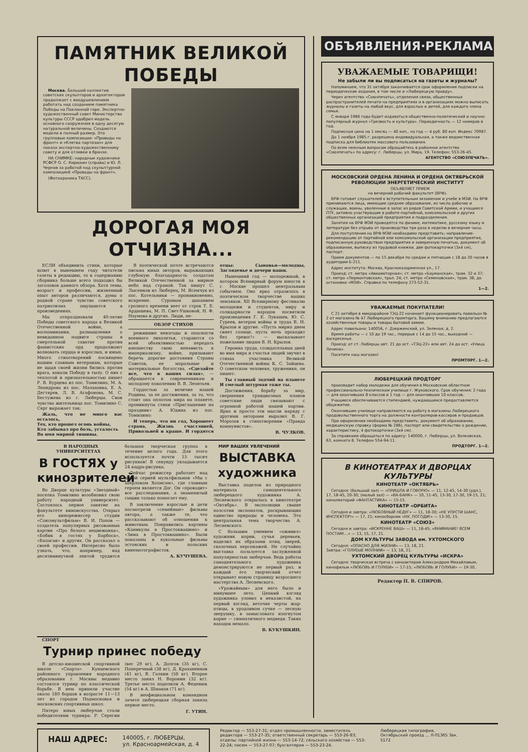ПАМЯТНИК ВЕЛИКОЙ ПОБЕДЫ
Москва. Большой коллектив советских скульпторов и архитекторов продолжает с воодушевлением работать над созданием памятника Победы на Поклонной горе. Экспертно-художественный совет Министерства культуры СССР одобрил модель основного сооружения в одну десятую натуральной величины. Создаются модели в полный размер. Это групповые композиции: «Проводы на фронт» и «Клятва партизан» для показа экспертно-художественному совету и для отливки в бронзе.
НА СНИМКЕ: народные художники РСФСР О. С. Кирюхин (справа) и Ю. Л. Чернов за работой над скульптурной композицией «Проводы на фронт».
(Фотохроника ТАСС).
ДОРОГАЯ МОЯ ОТЧИЗНА...
ЕСЛИ объединить стихи, которые шлют в нынешнем году читатели газеты в редакцию, то к содержанию сборника больше всего подходил бы заголовок данного обзора. Хотя темы, возраст и профессии, жизненный опыт авторов различаются, думы о родной стране чувство советского патриотизма ощущаются в произведениях.
Мы отпраздновали 40-летие Победы советского народа в Великой Отечественной войне, а воспоминания, размышления о невиданном подвиге страны в смертельной схватке против фашистских орд продолжают волновать сердца и взрослых, и юных. Много стихотворений посвящено нашим славным ветеранам, которые не щадя своей жизни бились против врага, ковали Победу в тылу. О них с теплотой и признательностью пишет Р. В. Бурцева из пос. Томилино, М. А. Леандрова из пос. Малаховка, Е. А. Дегтярев, Л. В. Агафонова, М. С. Бестужева из г. Люберцы. Свои чувства жительница пос. Томилино С. Сярг выражает так:
Жаль, что не много вас осталось,
Тех, кто прошел огонь войны,
Кто забывал про боль, усталость
Во имя мирной тишины.
В поэтической почте встречаются письма юных авторов, выражающих глубокую благодарность солдатам Великой Отечественной за мирное небо над страной. Так пишут С. Лысенков из Люберец, М. Ясемчук из пос. Котельники — проникновенно, искренне. Суровым дыханием грозного времени веет от строк Т. Е. Ардышева, М. П. Свет-Ушковой, Н. Ф. Наумова и других. Люди, пе-
ОБЗОР СТИХОВ
режившие невзгоды и опасности военного лихолетья, стараются со всей объективностью передать юношеству свою ненависть к империализму, войне, призывают беречь дорогие достояния Страны Советов, ее моральные и материальные богатства. «Сделайте все, что в ваших силах», — обращается к современникам и молодому поколению В. В. Леонтьев.
Гордостью за величие нашей Родины, за ее достижения, за то, что стоит она оплотом мира на планете, проникнуты стихи «Приглашение на праздник» А. Юдина из пос. Томилино:
И теперь, что ни год, Хорошеет страна, Жизнь счастливей, Привольней и краше. И гордятся отцы: Сыновья—молодцы, Загляденье и дочери наши.
Нынешний год — молодежный, в котором Всемирный форум юности в г. Москве прошел центральным событием. Оно ярко отразилось в поэтическом творчестве наших земляков. XII Всемирному фестивалю молодежи и студентов, миру и солидарности народов посвятили произведения Г. Е. Лукашев, Ю. С. Гуреев, ветеран войны и труда В. Н. Крылов и другие. «Пусть мирно днем сияет солнце, пусть ночь проходит без тревог!» — высказывает пожелание людям В. Н. Крылов.
Героика труда, созидательных дней во имя мира и счастья людей звучит в стихах участника Великой Отечественной войны К. С. Зайцева. О советском человеке, труженике, он пишет:
Ты главный зодчий на планете И смелый штурман тоже ты.
Достижения, борьбу за мир, свершения грандиозных планов советские люди связывают с огромной работой нашей партии. Ярко и просто эти мысли наряду с другими авторами выразил В. Г. Морозов в стихотворении «Правда коммунистов».
В. ЧУЛКОВ.
В НАРОДНЫХ УНИВЕРСИТЕТАХ
В ГОСТЯХ у кинозрителей
Во Дворце культуры «Звездный» поселка Томилино возобновил свою работу народный университет. Состоялось первое занятие на факультете киноискусства. Открыл его кинорежиссер студии «Союзмультфильм» В. И. Попов — создатель популярных рисованных картин «Про белого медвежонка», «Бобик в гостях у Барбоса», «Балаган» и других. Он рассказал о своей профессии. Интересно было узнать, что, например, над десятиминутной лентой трудится большая творческая группа в течение целого года. Для этого используется почти 15 тысяч рисунков! В секунду укладывается 24 кадра-рисунка.
Сейчас режиссер работает над новой серией мультфильмов «Мы с Шерлоком Холмсом», где главным героем является Дог. Он «проводит» все расследования, а знаменитый сыщик только помогает ему.
В заключение взрослые и дети посмотрели «семейные» фильмы автора, а также те, что рассказывают об отношении к животным. Понравились картины «Каникулы в Простоквашино» и «Зима в Простоквашино». Были показаны и кукольные фильмы эстонских и польских кинематографистов.
А. КУЧУШЕВА.
МИР ВАШИХ УВЛЕЧЕНИЙ
ВЫСТАВКА художника
Выставка поделок из природного материала самодеятельного люберецкого художника А. Лесневского открылась в кинотеатре «Октябрь». В экспозиции свыше полсотни экспонатов, раскрывающих единство природы и человека. Это центральная тема творчества А. Лесневского.
С большим умением «оживил» художник корни, сучья деревьев, наделил их образами птиц, зверей, сказочных персонажей. Не случайно выставка пользуется заслуженной популярностью люберчан. Ведь работы самодеятельного художника демонстрируются не первый раз, и каждый его творческий отчет открывает новую страницу возросшего мастерства А. Лесневского.
«Урожайным» для него было и минувшее лето. Цепкий взгляд художника уловил в неказистой, на первый взгляд, веточке черты жар-птицы, в уродливом сучке — лесную зверушку, в замысловато изогнутом корне — симпатичного медведя. Таких находок немало.
В. КУКУШКИН.
СПОРТ
Турнир принес победу
В детско-юношеской спортивной школе «Спарта» Кунцевского районного управления народного образования г. Москвы недавно состоялся турнир по классической борьбе. В нем приняли участие около 180 борцов в возрасте 11—13 лет из городов Подмосковья и московских спортивных школ.
Пятеро юных люберчан стали победителями турнира: Р. Серегин (вес 29 кг), А. Долгов (35 кг), С. Поперечный (38 кг), Д. Краханенков (41 кг), В. Галкин (58 кг). Второе место занял Н. Воронин (32 кг). Третье место поделили А. Феденюк (54 кг) и А. Шмаков (71 кг).
В неофициальном командном зачете люберецкая сборная заняла первое место.
Г. УТИН.
ОБЪЯВЛЕНИЯ·РЕКЛАМА
УВАЖАЕМЫЕ ТОВАРИЩИ!
Не забыли ли вы подписаться на газеты и журналы?
Напоминаем, что 31 октября заканчивается срок оформления подписки на периодические издания, в том числе и «Люберецкую правду».
Через агентство «Союзпечать», отделения связи, общественных распространителей печати на предприятиях и в организациях можно выписать журналы и газеты на любой вкус, для взрослых и детей, для каждого члена семьи.
С января 1986 года будет издаваться общественно-политический и научно-популярный журнал «Трезвость и культура». Периодичность — 12 номеров в год.
Подписная цена на 1 месяц — 40 коп., на год — 4 руб. 80 коп. Индекс 70987.
До 1 ноября 1985 г. разрешена индивидуальная, а также ведомственная подписка для библиотек массового пользования.
По всем неясным вопросам обращайтесь в районное агентство «Союзпечать» по адресу: г. Люберцы, ул. Мира, 19. Телефон: 553-26-45.
АГЕНТСТВО «СОЮЗПЕЧАТЬ».
МОСКОВСКИЙ ОРДЕНА ЛЕНИНА И ОРДЕНА ОКТЯБРЬСКОЙ РЕВОЛЮЦИИ ЭНЕРГЕТИЧЕСКИЙ ИНСТИТУТ
ОБЪЯВЛЯЕТ ПРИЕМ
на вечерний рабочий факультет (ВРФ).
ВРФ готовит слушателей к вступительным экзаменам и учебе в МЭИ. На ВРФ принимаются лица, имеющие среднее образование, из числа рабочих и служащих, воины, уволенные в запас из рядов Советской Армии, и учащиеся ПТУ, активно участвующие в работе партийной, комсомольской и других общественных организаций предприятия и подразделения.
Занятия на ВРФ МЭИ проводятся по физике, математике, русскому языку и литературе без отрыва от производства три раза в неделю в вечерние часы.
Для поступления на ВРФ МЭИ необходимо представить: направление-рекомендацию от партийной или комсомольской организации предприятия, подписанную руководством предприятия и заверенную печатью, документ об образовании, выписку из трудовой книжки, две фотокарточки (3х4 см), паспорт.
Прием документов — по 15 декабря по средам и пятницам с 18 до 20 часов в аудитории Б-211.
Адрес института: Москва, Красноказарменная ул., 17.
Проезд: ст. метро «Авиамоторная»; ст. метро «Бауманская», трам. 32 и 37; ст. метро «Лермонтовская», трол. 24; ст. метро «Семеновская», трам. 38, до остановки «МЭИ». Справки по телефону 273-52-31.
1—2.
УВАЖАЕМЫЕ ПОКУПАТЕЛИ!
С 21 октября в микрорайоне ТЭЦ-22 начинает функционировать павильон № 2 от магазина № 47 Люберецкого промторга. Вашему вниманию предлагаются хозяйственные товары и товары бытовой химии.
Адрес павильона: 140056, г. Дзержинский, ул. Зеленая, д. 2.
Время работы — с 10 до 19 час., перерыв с 14 до 15 час., выходной — воскресенье.
Проезд: от ст. Люберцы авт. 21 до ост. «ТЭЦ-22» или авт. 24 до ост. «Улица Ленина».
Посетите наш магазин!
ПРОМТОРГ. 1—2.
ЛЮБЕРЕЦКИЙ ПРОДТОРГ
производит набор молодежи для обучения в Московском областном профессионально-техническом училище г. Жуковского. Срок обучения: 2 года — для окончивших 8 классов и 1 год — для окончивших 10 классов.
Учащиеся обеспечиваются стипендией, нуждающимся предоставляется общежитие.
Окончившие училище направляются на работу в магазины Люберецкого продовольственного торга на должности контролеров-кассиров и продавцов.
При оформлении необходимо представить: документ об образовании, медицинскую справку (форма № 286), паспорт или свидетельство о рождении, характеристику, 4 фотокарточки (3х4 см).
За справками обращаться по адресу: 140000, г. Люберцы, ул. Волковская, 63, комната 8. Телефон 554-94-11.
ПРОДТОРГ. 1—2.
В КИНОТЕАТРАХ И ДВОРЦАХ КУЛЬТУРЫ
КИНОТЕАТР «ОКТЯБРЬ»
Сегодня: (большой зал) — «ПРИШЛА И ГОВОРЮ» — 11, 12-45, 14-30 (удл.), 17, 18-45, 20-30; (малый зал) — «ВА-БАНК» — 10, 11-45, 13-30, 17-30, 19-15, 21; кинолекторий «ФАНТАСТИКА» — 15-15.
КИНОТЕАТР «ОРБИТА»
Сегодня и завтра: «ЛЮБОВНЫЙ НЕДУГ» — 11, 18-30; «НЕ УПУСТИ ШАНС, ИНСПЕКТОР!» — 17, 21; киносборник «НУ, ПОГОДИ!» — 13-30, 15.
КИНОТЕАТР «СОЮЗ»
Сегодня и завтра: «ИСКРЕННЕ ВАШ» — 11, 18-45; «ВНИМАНИЕ! ВСЕМ ПОСТАМ!...» — 13, 15, 17, 21.
ДОМ КУЛЬТУРЫ ЗАВОДА им. УХТОМСКОГО
Сегодня: «ОПАСНО ДЛЯ ЖИЗНИ» — 13, 18, 21.
Завтра: «ГОЛУБЫЕ МОЛНИИ» — 13, 18, 21.
УХТОМСКИЙ ДВОРЕЦ КУЛЬТУРЫ «ИСКРА»
Сегодня: творческая встреча с киноактером Александром Михайловым, кинофильм «ЛЮБОВЬ И ГОЛУБИ» — 17-15; «ЛЮБОВЬ И ГОЛУБИ» — 19-30.
Редактор П. В. СПИРОВ.
НАШ АДРЕС: 140005, г. ЛЮБЕРЦЫ,
ул. Красноармейская, д. 4
Редактор — 553-27-31; отдел промышленности, заместитель редактора — 553-27-35; ответственный секретарь — 553-26-83; отделы: партийной жизни — 553-14-72; сельского хозяйства — 553-22-24; писем — 553-27-07; бухгалтерия — 553-23-24.
Люберецкая типография, Октябрьский проезд ... Л-01365 Зак. 5172